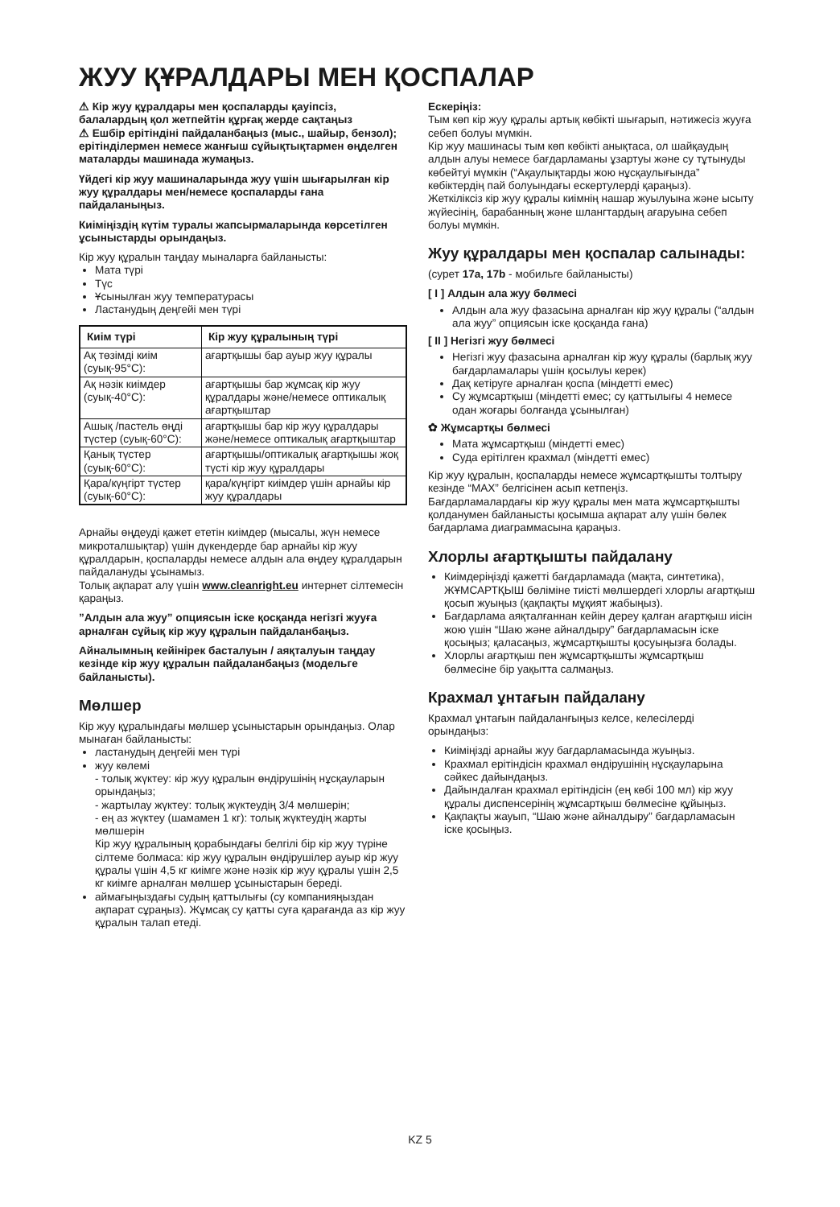ЖУУ ҚҰРАЛДАРЫ МЕН ҚОСПАЛАР
⚠ Кір жуу құралдары мен қоспаларды қауіпсіз, балалардың қол жетпейтін құрғақ жерде сақтаңыз
⚠ Ешбір ерітіндіні пайдаланбаңыз (мыс., шайыр, бензол); ерітінділермен немесе жанғыш сұйықтықтармен өңделген маталарды машинада жумаңыз.
Үйдегі кір жуу машиналарында жуу үшін шығарылған кір жуу құралдары мен/немесе қоспаларды ғана пайдаланыңыз.
Киіміңіздің күтім туралы жапсырмаларында көрсетілген ұсыныстарды орындаңыз.
Кір жуу құралын таңдау мыналарға байланысты:
Мата түрі
Түс
Ұсынылған жуу температурасы
Ластанудың деңгейі мен түрі
| Киім түрі | Кір жуу құралының түрі |
| --- | --- |
| Ақ төзімді киім (суық-95°C): | ағартқышы бар ауыр жуу құралы |
| Ақ нәзік киімдер (суық-40°C): | ағартқышы бар жұмсақ кір жуу құралдары және/немесе оптикалық ағартқыштар |
| Ашық /пастель өңді түстер (суық-60°C): | ағартқышы бар кір жуу құралдары және/немесе оптикалық ағартқыштар |
| Қанық түстер (суық-60°C): | ағартқышы/оптикалық ағартқышы жоқ түсті кір жуу құралдары |
| Қара/күңгірт түстер (суық-60°C): | қара/күңгірт киімдер үшін арнайы кір жуу құралдары |
Арнайы өңдеуді қажет ететін киімдер (мысалы, жүн немесе микроталшықтар) үшін дүкендерде бар арнайы кір жуу құралдарын, қоспаларды немесе алдын ала өңдеу құралдарын пайдалануды ұсынамыз.
Толық ақпарат алу үшін www.cleanright.eu интернет сілтемесін қараңыз.
”Алдын ала жуу” опциясын іске қосқанда негізгі жууға арналған сұйық кір жуу құралын пайдаланбаңыз.
Айналымның кейінірек басталуын / аяқталуын таңдау кезінде кір жуу құралын пайдаланбаңыз (модельге байланысты).
Мөлшер
Кір жуу құралындағы мөлшер ұсыныстарын орындаңыз. Олар мынаған байланысты:
ластанудың деңгейі мен түрі
жуу көлемі
- толық жүктеу: кір жуу құралын өндірушінің нұсқауларын орындаңыз;
- жартылау жүктеу: толық жүктеудің 3/4 мөлшерін;
- ең аз жүктеу (шамамен 1 кг): толық жүктеудің жарты мөлшерін
Кір жуу құралының қорабындағы белгілі бір кір жуу түріне сілтеме болмаса: кір жуу құралын өндірушілер ауыр кір жуу құралы үшін 4,5 кг киімге және нәзік кір жуу құралы үшін 2,5 кг киімге арналған мөлшер ұсыныстарын береді.
аймағыңыздағы судың қаттылығы (су компанияңыздан ақпарат сұраңыз). Жұмсақ су қатты суға қарағанда аз кір жуу құралын талап етеді.
Ескеріңіз:
Тым көп кір жуу құралы артық көбікті шығарып, нәтижесіз жууға себеп болуы мүмкін.
Кір жуу машинасы тым көп көбікті анықтаса, ол шайқаудың алдын алуы немесе бағдарламаны ұзартуы және су тұтынуды көбейтуі мүмкін (“Ақаулықтарды жою нұсқаулығында” көбіктердің пай болуындағы ескертулерді қараңыз).
Жеткіліксіз кір жуу құралы киімнің нашар жуылуына және ысыту жүйесінің, барабанның және шлангтардың ағаруына себеп болуы мүмкін.
Жуу құралдары мен қоспалар салынады:
(сурет 17a, 17b - мобильге байланысты)
[ I ] Алдын ала жуу бөлмесі
Алдын ала жуу фазасына арналған кір жуу құралы (“алдын ала жуу” опциясын іске қосқанда ғана)
[ II ] Негізгі жуу бөлмесі
Негізгі жуу фазасына арналған кір жуу құралы (барлық жуу бағдарламалары үшін қосылуы керек)
Дақ кетіруге арналған қоспа (міндетті емес)
Су жұмсартқыш (міндетті емес; су қаттылығы 4 немесе одан жоғары болғанда ұсынылған)
✿ Жұмсартқы бөлмесі
Мата жұмсартқыш (міндетті емес)
Суда ерітілген крахмал (міндетті емес)
Кір жуу құралын, қоспаларды немесе жұмсартқышты толтыру кезінде “MAX” белгісінен асып кетпеңіз.
Бағдарламалардағы кір жуу құралы мен мата жұмсартқышты қолданумен байланысты қосымша ақпарат алу үшін бөлек бағдарлама диаграммасына қараңыз.
Хлорлы ағартқышты пайдалану
Киімдеріңізді қажетті бағдарламада (мақта, синтетика), ЖҰМСАРТҚЫШ бөліміне тиісті мөлшердегі хлорлы ағартқыш қосып жуыңыз (қақпақты мұқият жабыңыз).
Бағдарлама аяқталғаннан кейін дереу қалған ағартқыш иісін жою үшін “Шаю және айналдыру” бағдарламасын іске қосыңыз; қаласаңыз, жұмсартқышты қосуыңызға болады.
Хлорлы ағартқыш пен жұмсартқышты жұмсартқыш бөлмесіне бір уақытта салмаңыз.
Крахмал ұнтағын пайдалану
Крахмал ұнтағын пайдаланғыңыз келсе, келесілерді орындаңыз:
Киіміңізді арнайы жуу бағдарламасында жуыңыз.
Крахмал ерітіндісін крахмал өндірушінің нұсқауларына сәйкес дайындаңыз.
Дайындалған крахмал ерітіндісін (ең көбі 100 мл) кір жуу құралы диспенсерінің жұмсартқыш бөлмесіне құйыңыз.
Қақпақты жауып, “Шаю және айналдыру” бағдарламасын іске қосыңыз.
KZ 5